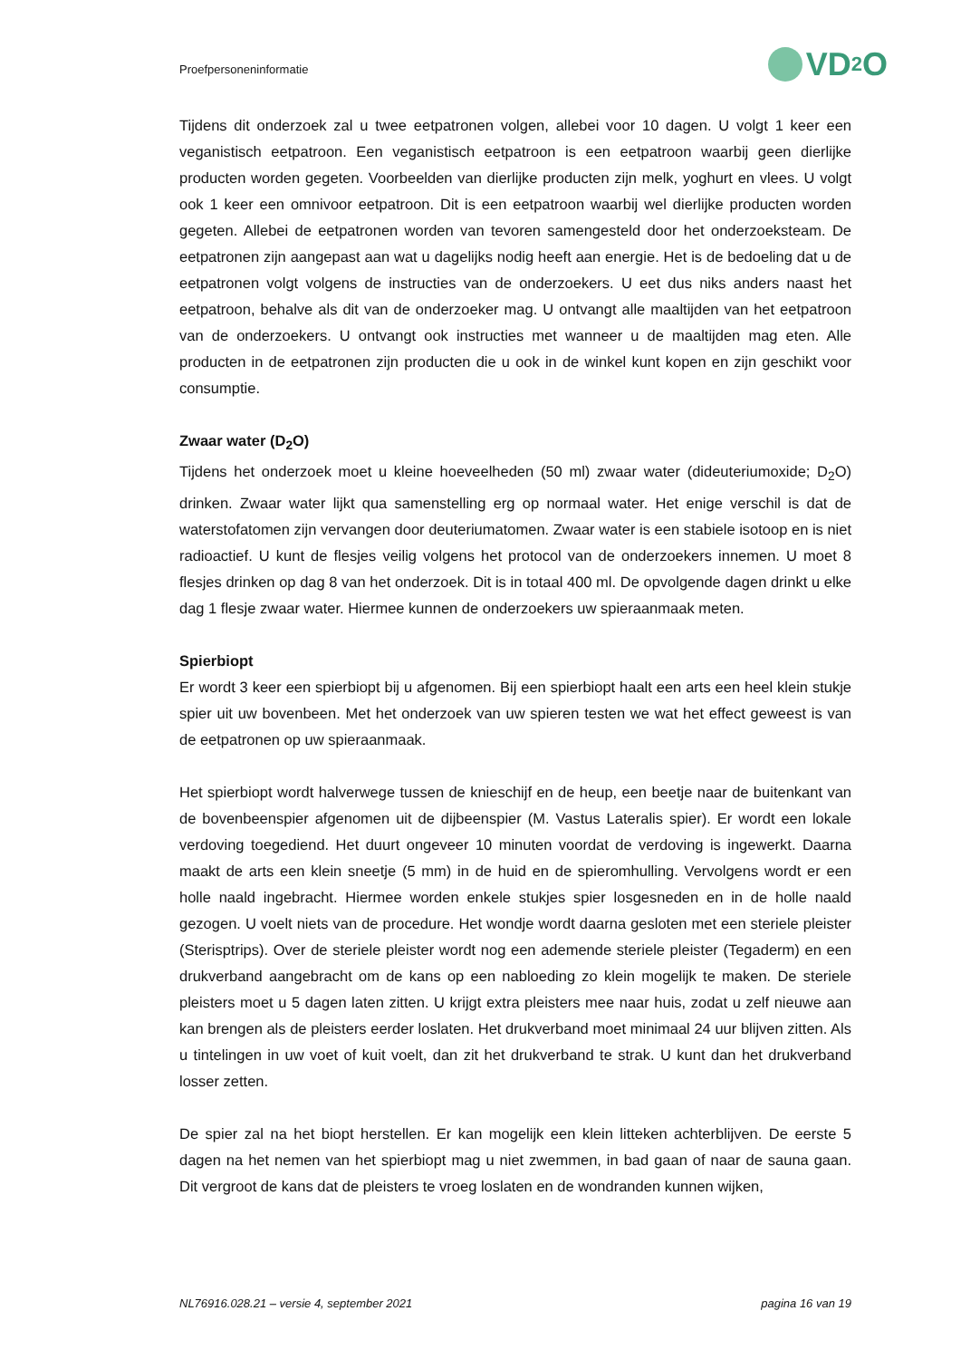Proefpersoneninformatie
VD<sub>2</sub>O
Tijdens dit onderzoek zal u twee eetpatronen volgen, allebei voor 10 dagen. U volgt 1 keer een veganistisch eetpatroon. Een veganistisch eetpatroon is een eetpatroon waarbij geen dierlijke producten worden gegeten. Voorbeelden van dierlijke producten zijn melk, yoghurt en vlees. U volgt ook 1 keer een omnivoor eetpatroon. Dit is een eetpatroon waarbij wel dierlijke producten worden gegeten. Allebei de eetpatronen worden van tevoren samengesteld door het onderzoeksteam. De eetpatronen zijn aangepast aan wat u dagelijks nodig heeft aan energie. Het is de bedoeling dat u de eetpatronen volgt volgens de instructies van de onderzoekers. U eet dus niks anders naast het eetpatroon, behalve als dit van de onderzoeker mag. U ontvangt alle maaltijden van het eetpatroon van de onderzoekers. U ontvangt ook instructies met wanneer u de maaltijden mag eten. Alle producten in de eetpatronen zijn producten die u ook in de winkel kunt kopen en zijn geschikt voor consumptie.
Zwaar water (D<sub>2</sub>O)
Tijdens het onderzoek moet u kleine hoeveelheden (50 ml) zwaar water (dideuteriumoxide; D<sub>2</sub>O) drinken. Zwaar water lijkt qua samenstelling erg op normaal water. Het enige verschil is dat de waterstofatomen zijn vervangen door deuteriumatomen. Zwaar water is een stabiele isotoop en is niet radioactief. U kunt de flesjes veilig volgens het protocol van de onderzoekers innemen. U moet 8 flesjes drinken op dag 8 van het onderzoek. Dit is in totaal 400 ml. De opvolgende dagen drinkt u elke dag 1 flesje zwaar water. Hiermee kunnen de onderzoekers uw spieraanmaak meten.
Spierbiopt
Er wordt 3 keer een spierbiopt bij u afgenomen. Bij een spierbiopt haalt een arts een heel klein stukje spier uit uw bovenbeen. Met het onderzoek van uw spieren testen we wat het effect geweest is van de eetpatronen op uw spieraanmaak.
Het spierbiopt wordt halverwege tussen de knieschijf en de heup, een beetje naar de buitenkant van de bovenbeenspier afgenomen uit de dijbeenspier (M. Vastus Lateralis spier). Er wordt een lokale verdoving toegediend. Het duurt ongeveer 10 minuten voordat de verdoving is ingewerkt. Daarna maakt de arts een klein sneetje (5 mm) in de huid en de spieromhulling. Vervolgens wordt er een holle naald ingebracht. Hiermee worden enkele stukjes spier losgesneden en in de holle naald gezogen. U voelt niets van de procedure. Het wondje wordt daarna gesloten met een steriele pleister (Sterisptrips). Over de steriele pleister wordt nog een ademende steriele pleister (Tegaderm) en een drukverband aangebracht om de kans op een nabloeding zo klein mogelijk te maken. De steriele pleisters moet u 5 dagen laten zitten. U krijgt extra pleisters mee naar huis, zodat u zelf nieuwe aan kan brengen als de pleisters eerder loslaten. Het drukverband moet minimaal 24 uur blijven zitten. Als u tintelingen in uw voet of kuit voelt, dan zit het drukverband te strak. U kunt dan het drukverband losser zetten.
De spier zal na het biopt herstellen. Er kan mogelijk een klein litteken achterblijven. De eerste 5 dagen na het nemen van het spierbiopt mag u niet zwemmen, in bad gaan of naar de sauna gaan. Dit vergroot de kans dat de pleisters te vroeg loslaten en de wondranden kunnen wijken,
NL76916.028.21 – versie 4, september 2021 pagina 16 van 19